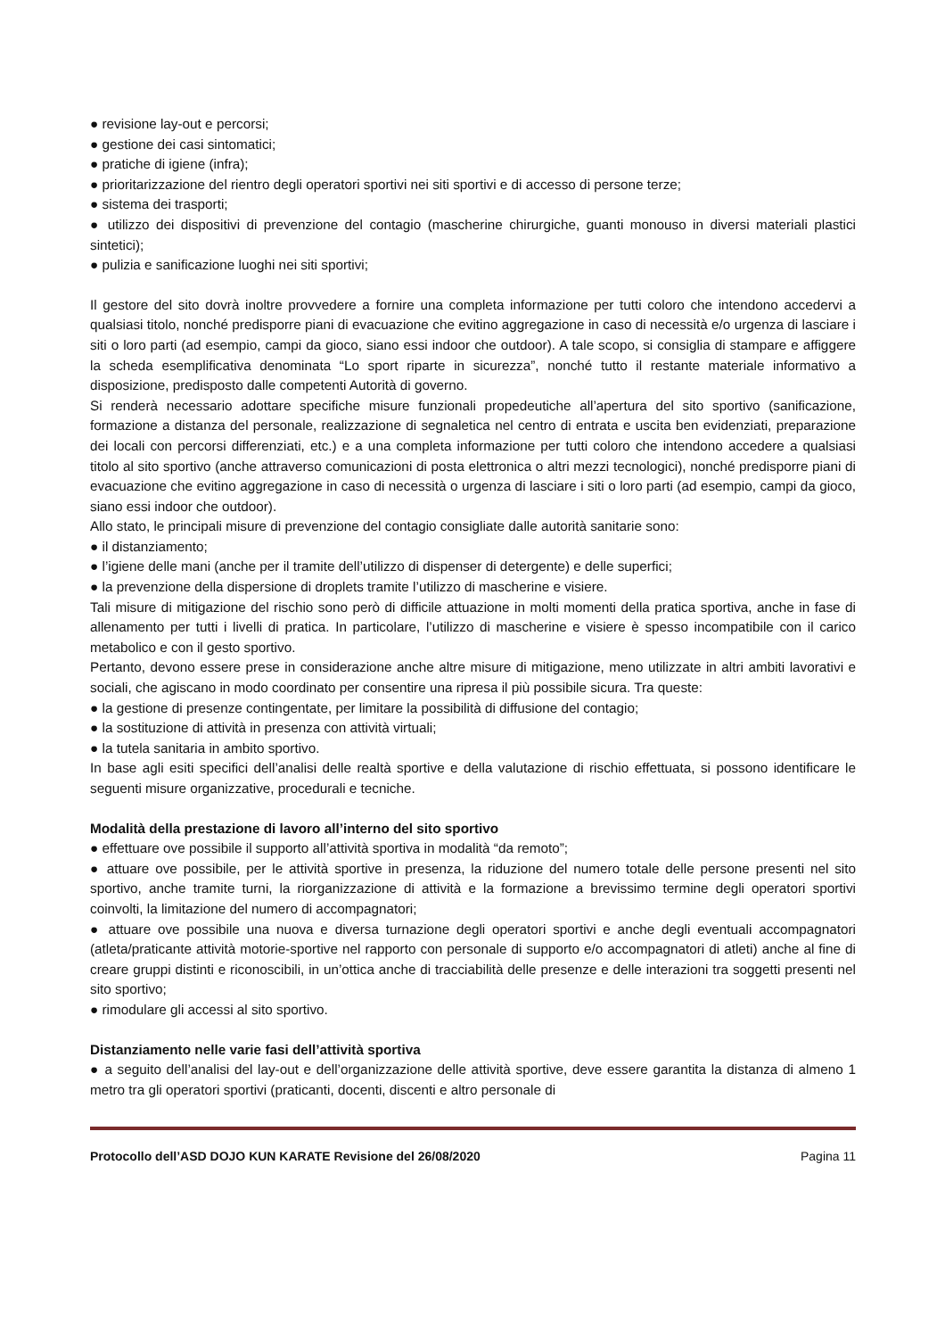● revisione lay-out e percorsi;
● gestione dei casi sintomatici;
● pratiche di igiene (infra);
● prioritarizzazione del rientro degli operatori sportivi nei siti sportivi e di accesso di persone terze;
● sistema dei trasporti;
● utilizzo dei dispositivi di prevenzione del contagio (mascherine chirurgiche, guanti monouso in diversi materiali plastici sintetici);
● pulizia e sanificazione luoghi nei siti sportivi;
Il gestore del sito dovrà inoltre provvedere a fornire una completa informazione per tutti coloro che intendono accedervi a qualsiasi titolo, nonché predisporre piani di evacuazione che evitino aggregazione in caso di necessità e/o urgenza di lasciare i siti o loro parti (ad esempio, campi da gioco, siano essi indoor che outdoor). A tale scopo, si consiglia di stampare e affiggere la scheda esemplificativa denominata “Lo sport riparte in sicurezza”, nonché tutto il restante materiale informativo a disposizione, predisposto dalle competenti Autorità di governo.
Si renderà necessario adottare specifiche misure funzionali propedeutiche all’apertura del sito sportivo (sanificazione, formazione a distanza del personale, realizzazione di segnaletica nel centro di entrata e uscita ben evidenziati, preparazione dei locali con percorsi differenziati, etc.) e a una completa informazione per tutti coloro che intendono accedere a qualsiasi titolo al sito sportivo (anche attraverso comunicazioni di posta elettronica o altri mezzi tecnologici), nonché predisporre piani di evacuazione che evitino aggregazione in caso di necessità o urgenza di lasciare i siti o loro parti (ad esempio, campi da gioco, siano essi indoor che outdoor).
Allo stato, le principali misure di prevenzione del contagio consigliate dalle autorità sanitarie sono:
● il distanziamento;
● l’igiene delle mani (anche per il tramite dell’utilizzo di dispenser di detergente) e delle superfici;
● la prevenzione della dispersione di droplets tramite l’utilizzo di mascherine e visiere.
Tali misure di mitigazione del rischio sono però di difficile attuazione in molti momenti della pratica sportiva, anche in fase di allenamento per tutti i livelli di pratica. In particolare, l’utilizzo di mascherine e visiere è spesso incompatibile con il carico metabolico e con il gesto sportivo.
Pertanto, devono essere prese in considerazione anche altre misure di mitigazione, meno utilizzate in altri ambiti lavorativi e sociali, che agiscano in modo coordinato per consentire una ripresa il più possibile sicura. Tra queste:
● la gestione di presenze contingentate, per limitare la possibilità di diffusione del contagio;
● la sostituzione di attività in presenza con attività virtuali;
● la tutela sanitaria in ambito sportivo.
In base agli esiti specifici dell’analisi delle realtà sportive e della valutazione di rischio effettuata, si possono identificare le seguenti misure organizzative, procedurali e tecniche.
Modalità della prestazione di lavoro all’interno del sito sportivo
● effettuare ove possibile il supporto all’attività sportiva in modalità “da remoto”;
● attuare ove possibile, per le attività sportive in presenza, la riduzione del numero totale delle persone presenti nel sito sportivo, anche tramite turni, la riorganizzazione di attività e la formazione a brevissimo termine degli operatori sportivi coinvolti, la limitazione del numero di accompagnatori;
● attuare ove possibile una nuova e diversa turnazione degli operatori sportivi e anche degli eventuali accompagnatori (atleta/praticante attività motorie-sportive nel rapporto con personale di supporto e/o accompagnatori di atleti) anche al fine di creare gruppi distinti e riconoscibili, in un’ottica anche di tracciabilità delle presenze e delle interazioni tra soggetti presenti nel sito sportivo;
● rimodulare gli accessi al sito sportivo.
Distanziamento nelle varie fasi dell’attività sportiva
● a seguito dell’analisi del lay-out e dell’organizzazione delle attività sportive, deve essere garantita la distanza di almeno 1 metro tra gli operatori sportivi (praticanti, docenti, discenti e altro personale di
Protocollo dell’ASD DOJO KUN KARATE Revisione del 26/08/2020 Pagina 11